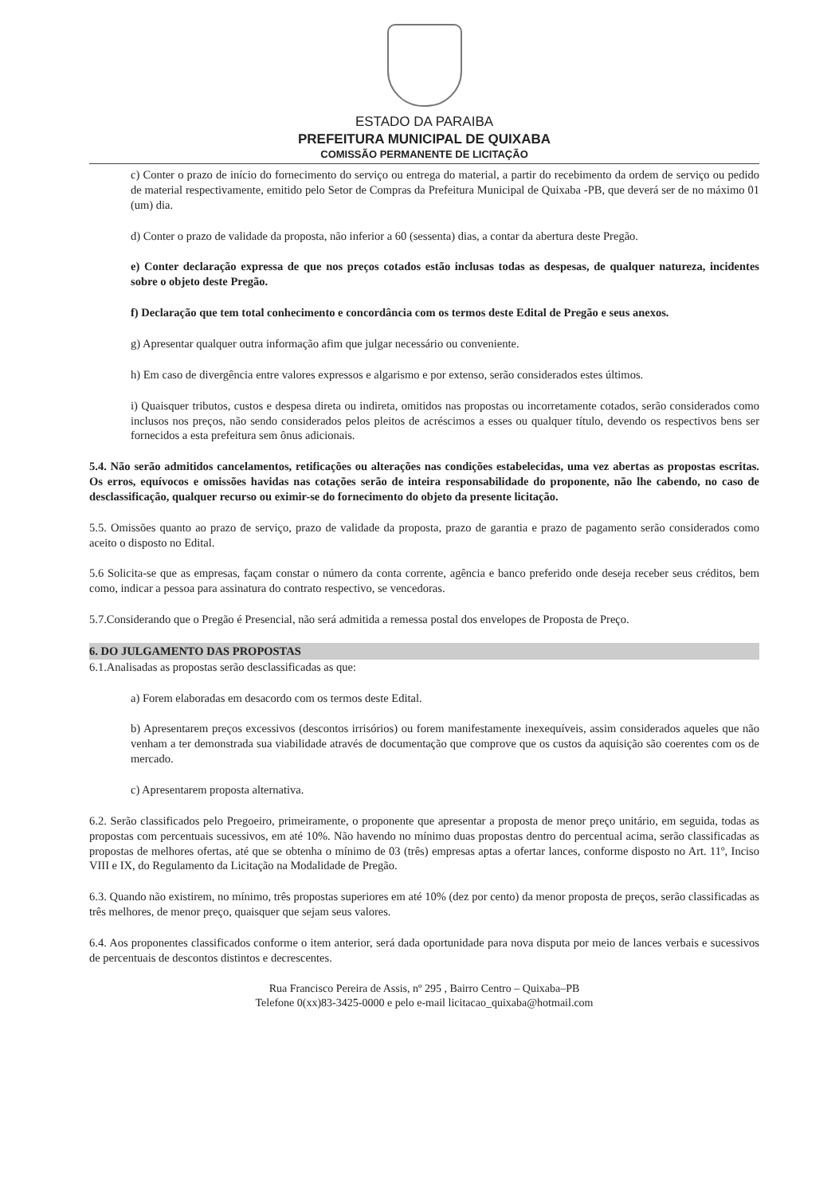ESTADO DA PARAIBA
PREFEITURA MUNICIPAL DE QUIXABA
COMISSÃO PERMANENTE DE LICITAÇÃO
c) Conter o prazo de início do fornecimento do serviço ou entrega do material, a partir do recebimento da ordem de serviço ou pedido de material respectivamente, emitido pelo Setor de Compras da Prefeitura Municipal de Quixaba -PB, que deverá ser de no máximo 01 (um) dia.
d) Conter o prazo de validade da proposta, não inferior a 60 (sessenta) dias, a contar da abertura deste Pregão.
e) Conter declaração expressa de que nos preços cotados estão inclusas todas as despesas, de qualquer natureza, incidentes sobre o objeto deste Pregão.
f) Declaração que tem total conhecimento e concordância com os termos deste Edital de Pregão e seus anexos.
g) Apresentar qualquer outra informação afim que julgar necessário ou conveniente.
h) Em caso de divergência entre valores expressos e algarismo e por extenso, serão considerados estes últimos.
i) Quaisquer tributos, custos e despesa direta ou indireta, omitidos nas propostas ou incorretamente cotados, serão considerados como inclusos nos preços, não sendo considerados pelos pleitos de acréscimos a esses ou qualquer título, devendo os respectivos bens ser fornecidos a esta prefeitura sem ônus adicionais.
5.4. Não serão admitidos cancelamentos, retificações ou alterações nas condições estabelecidas, uma vez abertas as propostas escritas. Os erros, equívocos e omissões havidas nas cotações serão de inteira responsabilidade do proponente, não lhe cabendo, no caso de desclassificação, qualquer recurso ou eximir-se do fornecimento do objeto da presente licitação.
5.5. Omissões quanto ao prazo de serviço, prazo de validade da proposta, prazo de garantia e prazo de pagamento serão considerados como aceito o disposto no Edital.
5.6 Solicita-se que as empresas, façam constar o número da conta corrente, agência e banco preferido onde deseja receber seus créditos, bem como, indicar a pessoa para assinatura do contrato respectivo, se vencedoras.
5.7.Considerando que o Pregão é Presencial, não será admitida a remessa postal dos envelopes de Proposta de Preço.
6. DO JULGAMENTO DAS PROPOSTAS
6.1.Analisadas as propostas serão desclassificadas as que:
a) Forem elaboradas em desacordo com os termos deste Edital.
b) Apresentarem preços excessivos (descontos irrisórios) ou forem manifestamente inexequíveis, assim considerados aqueles que não venham a ter demonstrada sua viabilidade através de documentação que comprove que os custos da aquisição são coerentes com os de mercado.
c) Apresentarem proposta alternativa.
6.2. Serão classificados pelo Pregoeiro, primeiramente, o proponente que apresentar a proposta de menor preço unitário, em seguida, todas as propostas com percentuais sucessivos, em até 10%. Não havendo no mínimo duas propostas dentro do percentual acima, serão classificadas as propostas de melhores ofertas, até que se obtenha o mínimo de 03 (três) empresas aptas a ofertar lances, conforme disposto no Art. 11º, Inciso VIII e IX, do Regulamento da Licitação na Modalidade de Pregão.
6.3. Quando não existirem, no mínimo, três propostas superiores em até 10% (dez por cento) da menor proposta de preços, serão classificadas as três melhores, de menor preço, quaisquer que sejam seus valores.
6.4. Aos proponentes classificados conforme o item anterior, será dada oportunidade para nova disputa por meio de lances verbais e sucessivos de percentuais de descontos distintos e decrescentes.
Rua Francisco Pereira de Assis, nº 295 , Bairro Centro – Quixaba–PB
Telefone 0(xx)83-3425-0000 e pelo e-mail licitacao_quixaba@hotmail.com